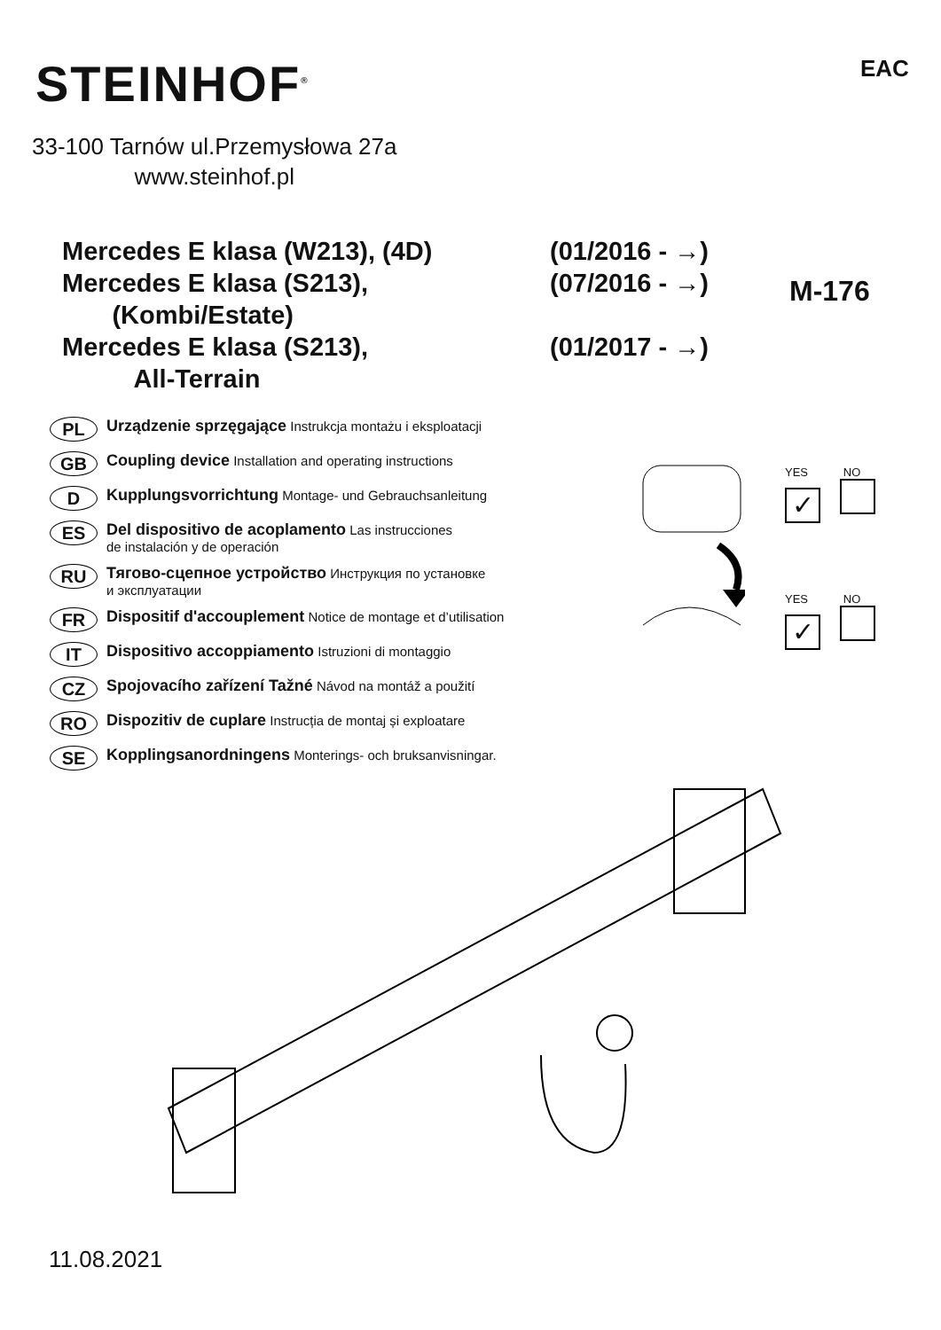STEINHOF<sup>®</sup> EAC
33-100 Tarnów ul.Przemysłowa 27a
www.steinhof.pl
Mercedes E klasa (W213), (4D) (01/2016 - →)
Mercedes E klasa (S213),
(Kombi/Estate) (07/2016 - →)
Mercedes E klasa (S213),
All-Terrain (01/2017 - →)
M-176
PL Urządzenie sprzęgające Instrukcja montażu i eksploatacji
GB Coupling device Installation and operating instructions
D Kupplungsvorrichtung Montage- und Gebrauchsanleitung
ES Del dispositivo de acoplamento Las instrucciones
de instalación y de operación
RU Тягово-сцепное устройство Инструкция по установке
и эксплуатации
FR Dispositif d'accouplement Notice de montage et d’utilisation
IT Dispositivo accoppiamento Istruzioni di montaggio
CZ Spojovacího zařízení Tažné Návod na montáž a použití
RO Dispozitiv de cuplare Instrucția de montaj și exploatare
SE Kopplingsanordningens Monterings- och bruksanvisningar.
YES NO
✓
YES NO
✓
11.08.2021